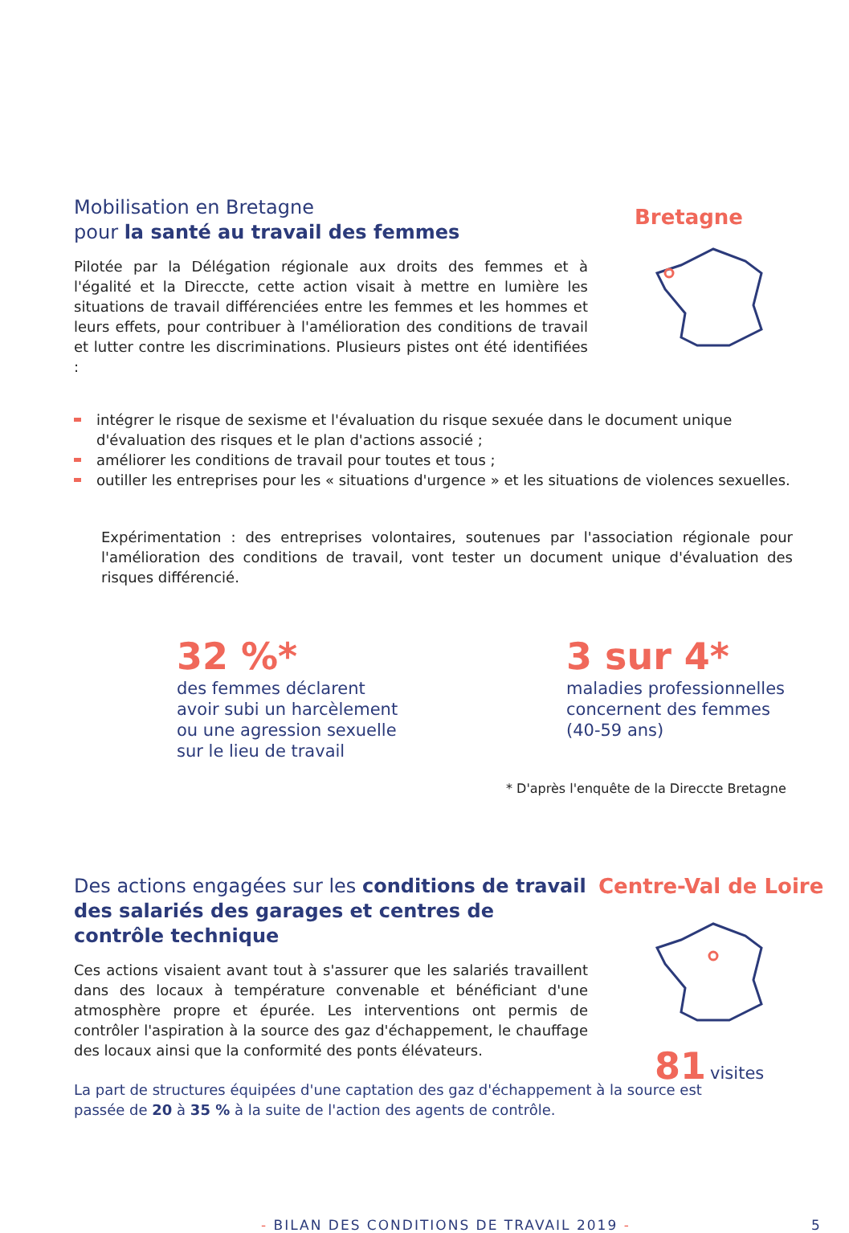Mobilisation en Bretagne
pour la santé au travail des femmes
Pilotée par la Délégation régionale aux droits des femmes et à l'égalité et la Direccte, cette action visait à mettre en lumière les situations de travail différenciées entre les femmes et les hommes et leurs effets, pour contribuer à l'amélioration des conditions de travail et lutter contre les discriminations. Plusieurs pistes ont été identifiées :
Bretagne
intégrer le risque de sexisme et l'évaluation du risque sexuée dans le document unique d'évaluation des risques et le plan d'actions associé ;
améliorer les conditions de travail pour toutes et tous ;
outiller les entreprises pour les « situations d'urgence » et les situations de violences sexuelles.
Expérimentation : des entreprises volontaires, soutenues par l'association régionale pour l'amélioration des conditions de travail, vont tester un document unique d'évaluation des risques différencié.
32 %*
des femmes déclarent
avoir subi un harcèlement
ou une agression sexuelle
sur le lieu de travail
3 sur 4*
maladies professionnelles
concernent des femmes
(40-59 ans)
* D'après l'enquête de la Direccte Bretagne
Des actions engagées sur les conditions de travail des salariés des garages et centres de contrôle technique
Ces actions visaient avant tout à s'assurer que les salariés travaillent dans des locaux à température convenable et bénéficiant d'une atmosphère propre et épurée. Les interventions ont permis de contrôler l'aspiration à la source des gaz d'échappement, le chauffage des locaux ainsi que la conformité des ponts élévateurs.
La part de structures équipées d'une captation des gaz d'échappement à la source est passée de 20 à 35 % à la suite de l'action des agents de contrôle.
Centre-Val de Loire
81 visites
- BILAN DES CONDITIONS DE TRAVAIL 2019 -
5